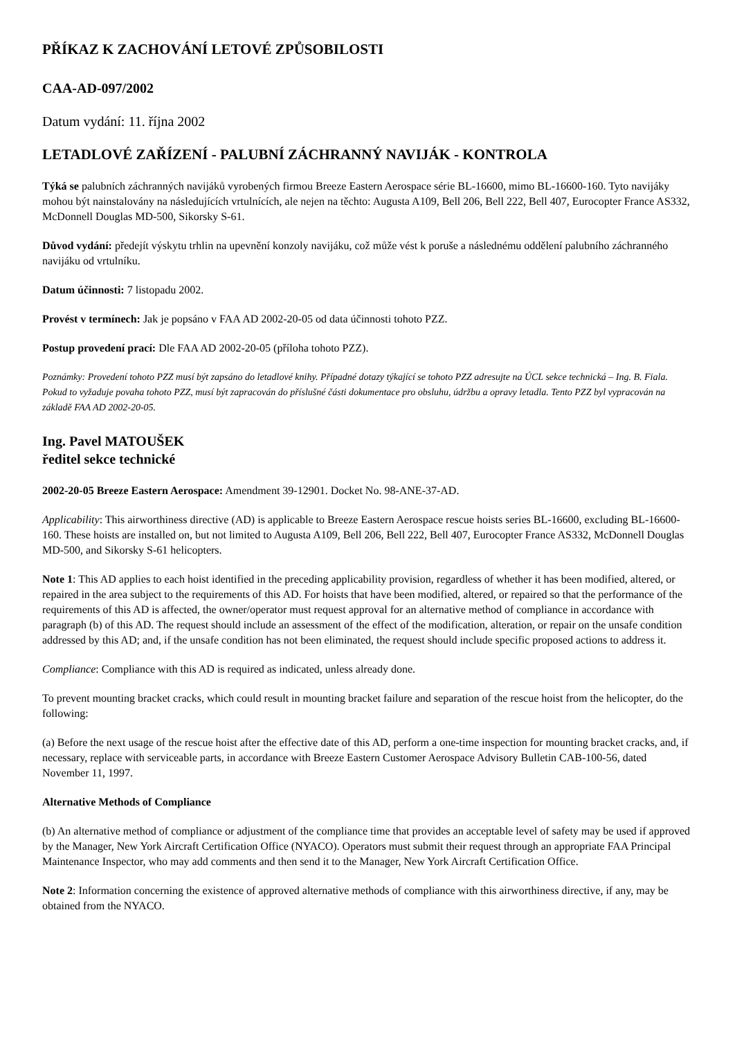PŘÍKAZ K ZACHOVÁNÍ LETOVÉ ZPŮSOBILOSTI
CAA-AD-097/2002
Datum vydání: 11. října 2002
LETADLOVÉ ZAŘÍZENÍ - PALUBNÍ ZÁCHRANNÝ NAVIJÁK - KONTROLA
Týká se palubních záchranných navijáků vyrobených firmou Breeze Eastern Aerospace série BL-16600, mimo BL-16600-160. Tyto navijáky mohou být nainstalovány na následujících vrtulnících, ale nejen na těchto: Augusta A109, Bell 206, Bell 222, Bell 407, Eurocopter France AS332, McDonnell Douglas MD-500, Sikorsky S-61.
Důvod vydání: předejít výskytu trhlin na upevnění konzoly navijáku, což může vést k poruše a následnému oddělení palubního záchranného navijáku od vrtulníku.
Datum účinnosti: 7 listopadu 2002.
Provést v termínech: Jak je popsáno v FAA AD 2002-20-05 od data účinnosti tohoto PZZ.
Postup provedení prací: Dle FAA AD 2002-20-05 (příloha tohoto PZZ).
Poznámky: Provedení tohoto PZZ musí být zapsáno do letadlové knihy. Případné dotazy týkající se tohoto PZZ adresujte na ÚCL sekce technická – Ing. B. Fiala. Pokud to vyžaduje povaha tohoto PZZ, musí být zapracován do příslušné části dokumentace pro obsluhu, údržbu a opravy letadla. Tento PZZ byl vypracován na základě FAA AD 2002-20-05.
Ing. Pavel MATOUŠEK
ředitel sekce technické
2002-20-05 Breeze Eastern Aerospace: Amendment 39-12901. Docket No. 98-ANE-37-AD.
Applicability: This airworthiness directive (AD) is applicable to Breeze Eastern Aerospace rescue hoists series BL-16600, excluding BL-16600-160. These hoists are installed on, but not limited to Augusta A109, Bell 206, Bell 222, Bell 407, Eurocopter France AS332, McDonnell Douglas MD-500, and Sikorsky S-61 helicopters.
Note 1: This AD applies to each hoist identified in the preceding applicability provision, regardless of whether it has been modified, altered, or repaired in the area subject to the requirements of this AD. For hoists that have been modified, altered, or repaired so that the performance of the requirements of this AD is affected, the owner/operator must request approval for an alternative method of compliance in accordance with paragraph (b) of this AD. The request should include an assessment of the effect of the modification, alteration, or repair on the unsafe condition addressed by this AD; and, if the unsafe condition has not been eliminated, the request should include specific proposed actions to address it.
Compliance: Compliance with this AD is required as indicated, unless already done.
To prevent mounting bracket cracks, which could result in mounting bracket failure and separation of the rescue hoist from the helicopter, do the following:
(a) Before the next usage of the rescue hoist after the effective date of this AD, perform a one-time inspection for mounting bracket cracks, and, if necessary, replace with serviceable parts, in accordance with Breeze Eastern Customer Aerospace Advisory Bulletin CAB-100-56, dated November 11, 1997.
Alternative Methods of Compliance
(b) An alternative method of compliance or adjustment of the compliance time that provides an acceptable level of safety may be used if approved by the Manager, New York Aircraft Certification Office (NYACO). Operators must submit their request through an appropriate FAA Principal Maintenance Inspector, who may add comments and then send it to the Manager, New York Aircraft Certification Office.
Note 2: Information concerning the existence of approved alternative methods of compliance with this airworthiness directive, if any, may be obtained from the NYACO.